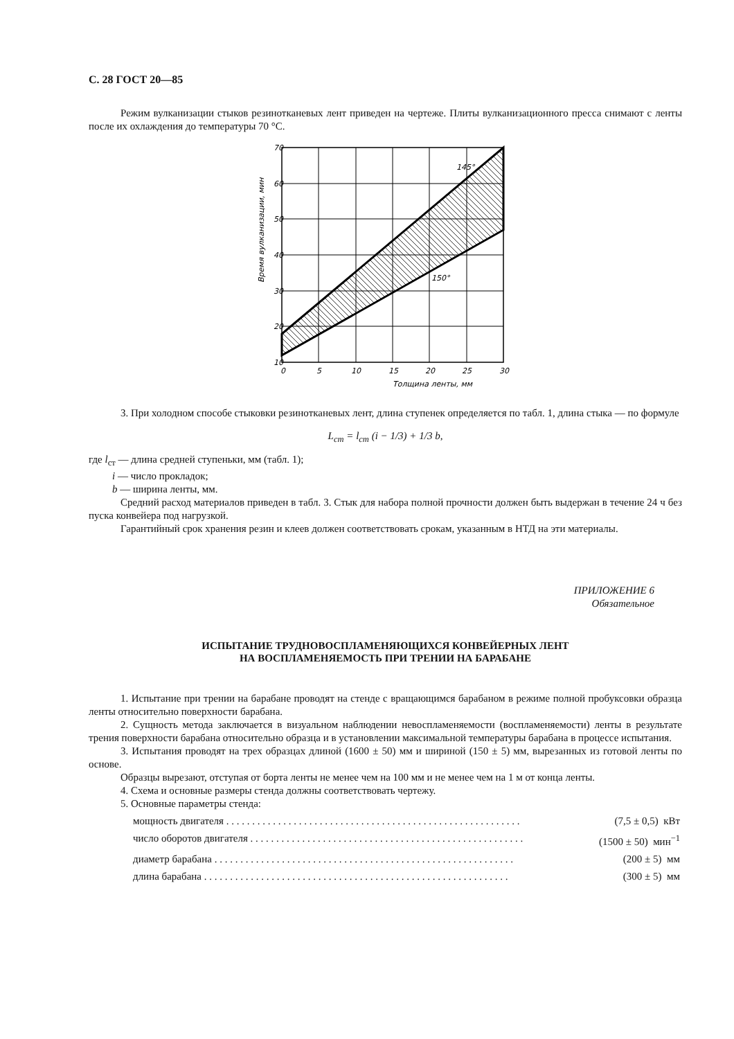С. 28 ГОСТ 20—85
Режим вулканизации стыков резинотканевых лент приведен на чертеже. Плиты вулканизационного пресса снимают с ленты после их охлаждения до температуры 70 °С.
145°
150°
70
60
50
40
30
20
10
0
5
10
15
20
25
30
Толщина ленты, мм
Время вулканизации, мин
3. При холодном способе стыковки резинотканевых лент, длина ступенек определяется по табл. 1, длина стыка — по формуле
L<sub>ст</sub> = l<sub>ст</sub> (i − 1/3) + 1/3 b,
где l<sub>ст</sub> — длина средней ступеньки, мм (табл. 1);
i — число прокладок;
b — ширина ленты, мм.
Средний расход материалов приведен в табл. 3. Стык для набора полной прочности должен быть выдержан в течение 24 ч без пуска конвейера под нагрузкой.
Гарантийный срок хранения резин и клеев должен соответствовать срокам, указанным в НТД на эти материалы.
ПРИЛОЖЕНИЕ 6
Обязательное
ИСПЫТАНИЕ ТРУДНОВОСПЛАМЕНЯЮЩИХСЯ КОНВЕЙЕРНЫХ ЛЕНТ
НА ВОСПЛАМЕНЯЕМОСТЬ ПРИ ТРЕНИИ НА БАРАБАНЕ
1. Испытание при трении на барабане проводят на стенде с вращающимся барабаном в режиме полной пробуксовки образца ленты относительно поверхности барабана.
2. Сущность метода заключается в визуальном наблюдении невоспламеняемости (воспламеняемости) ленты в результате трения поверхности барабана относительно образца и в установлении максимальной температуры барабана в процессе испытания.
3. Испытания проводят на трех образцах длиной (1600 ± 50) мм и шириной (150 ± 5) мм, вырезанных из готовой ленты по основе.
Образцы вырезают, отступая от борта ленты не менее чем на 100 мм и не менее чем на 1 м от конца ленты.
4. Схема и основные размеры стенда должны соответствовать чертежу.
5. Основные параметры стенда:
мощность двигателя . . . . . . . . . . . . . . . . . . . . . . . . . . . . . . . . . . . . . . . . . . . . . . . . . . . . . . . . . (7,5 ± 0,5) кВт
число оборотов двигателя . . . . . . . . . . . . . . . . . . . . . . . . . . . . . . . . . . . . . . . . . . . . . . . . . . . . . (1500 ± 50) мин<sup>−1</sup>
диаметр барабана . . . . . . . . . . . . . . . . . . . . . . . . . . . . . . . . . . . . . . . . . . . . . . . . . . . . . . . . . . (200 ± 5) мм
длина барабана . . . . . . . . . . . . . . . . . . . . . . . . . . . . . . . . . . . . . . . . . . . . . . . . . . . . . . . . . . . (300 ± 5) мм